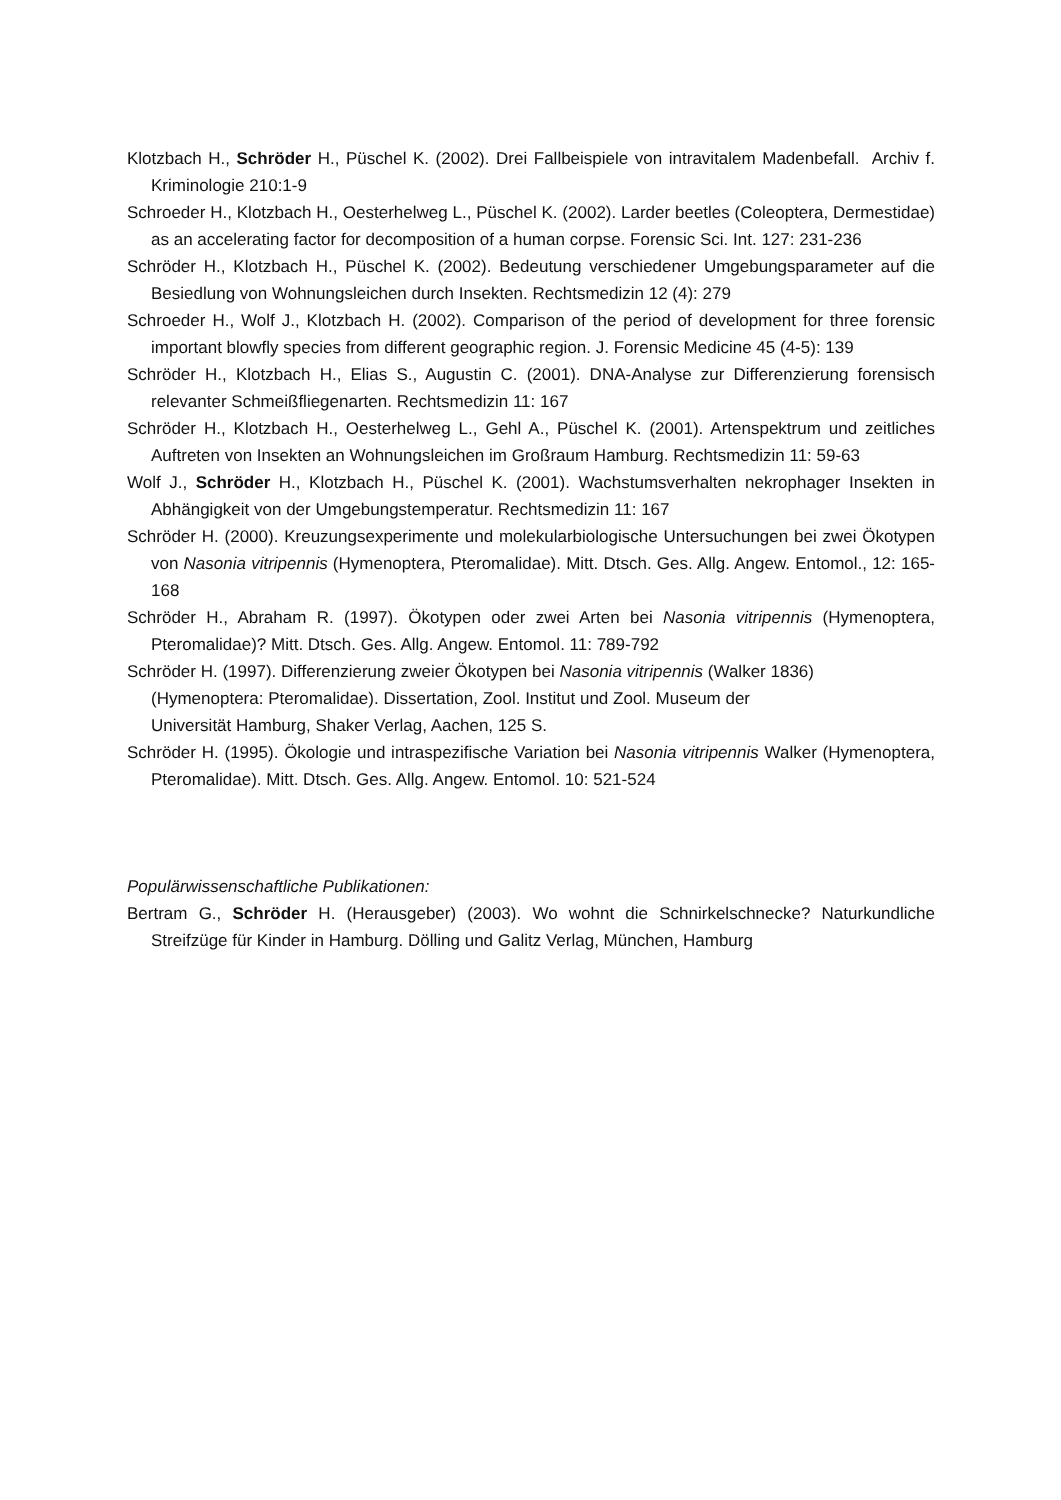Klotzbach H., Schröder H., Püschel K. (2002). Drei Fallbeispiele von intravitalem Madenbefall. Archiv f. Kriminologie 210:1-9
Schroeder H., Klotzbach H., Oesterhelweg L., Püschel K. (2002). Larder beetles (Coleoptera, Dermestidae) as an accelerating factor for decomposition of a human corpse. Forensic Sci. Int. 127: 231-236
Schröder H., Klotzbach H., Püschel K. (2002). Bedeutung verschiedener Umgebungsparameter auf die Besiedlung von Wohnungsleichen durch Insekten. Rechtsmedizin 12 (4): 279
Schroeder H., Wolf J., Klotzbach H. (2002). Comparison of the period of development for three forensic important blowfly species from different geographic region. J. Forensic Medicine 45 (4-5): 139
Schröder H., Klotzbach H., Elias S., Augustin C. (2001). DNA-Analyse zur Differenzierung forensisch relevanter Schmeißfliegenarten. Rechtsmedizin 11: 167
Schröder H., Klotzbach H., Oesterhelweg L., Gehl A., Püschel K. (2001). Artenspektrum und zeitliches Auftreten von Insekten an Wohnungsleichen im Großraum Hamburg. Rechtsmedizin 11: 59-63
Wolf J., Schröder H., Klotzbach H., Püschel K. (2001). Wachstumsverhalten nekrophager Insekten in Abhängigkeit von der Umgebungstemperatur. Rechtsmedizin 11: 167
Schröder H. (2000). Kreuzungsexperimente und molekularbiologische Untersuchungen bei zwei Ökotypen von Nasonia vitripennis (Hymenoptera, Pteromalidae). Mitt. Dtsch. Ges. Allg. Angew. Entomol., 12: 165-168
Schröder H., Abraham R. (1997). Ökotypen oder zwei Arten bei Nasonia vitripennis (Hymenoptera, Pteromalidae)? Mitt. Dtsch. Ges. Allg. Angew. Entomol. 11: 789-792
Schröder H. (1997). Differenzierung zweier Ökotypen bei Nasonia vitripennis (Walker 1836)
(Hymenoptera: Pteromalidae). Dissertation, Zool. Institut und Zool. Museum der
Universität Hamburg, Shaker Verlag, Aachen, 125 S.
Schröder H. (1995). Ökologie und intraspezifische Variation bei Nasonia vitripennis Walker (Hymenoptera, Pteromalidae). Mitt. Dtsch. Ges. Allg. Angew. Entomol. 10: 521-524
Populärwissenschaftliche Publikationen:
Bertram G., Schröder H. (Herausgeber) (2003). Wo wohnt die Schnirkelschnecke? Naturkundliche Streifzüge für Kinder in Hamburg. Dölling und Galitz Verlag, München, Hamburg